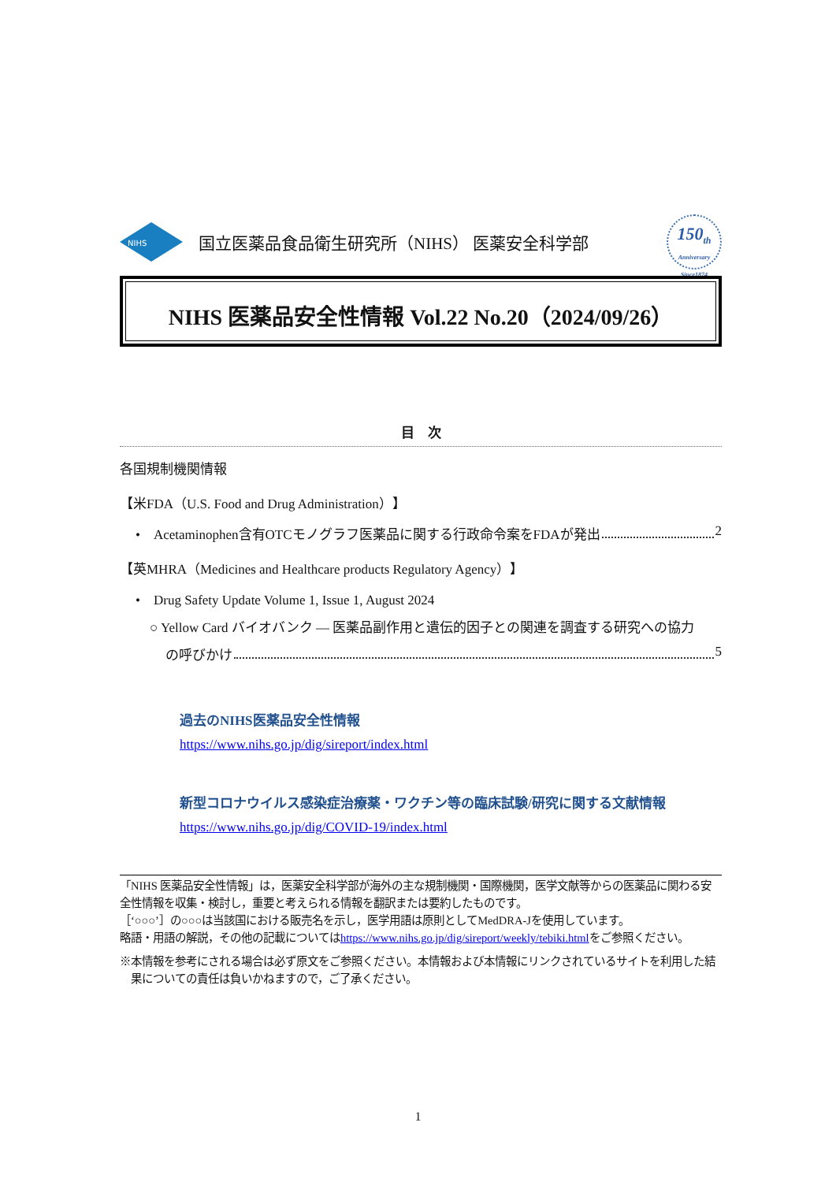NIHS
国立医薬品食品衛生研究所（NIHS） 医薬安全科学部
150<sub>th</sub>
Anniversary Since1874
NIHS 医薬品安全性情報 Vol.22 No.20（2024/09/26）
目　次
各国規制機関情報
【米FDA（U.S. Food and Drug Administration）】
•　Acetaminophen含有OTCモノグラフ医薬品に関する行政命令案をFDAが発出 2
【英MHRA（Medicines and Healthcare products Regulatory Agency）】
•　Drug Safety Update Volume 1, Issue 1, August 2024
○ Yellow Card バイオバンク ― 医薬品副作用と遺伝的因子との関連を調査する研究への協力
の呼びかけ 5
過去のNIHS医薬品安全性情報
https://www.nihs.go.jp/dig/sireport/index.html
新型コロナウイルス感染症治療薬・ワクチン等の臨床試験/研究に関する文献情報
https://www.nihs.go.jp/dig/COVID-19/index.html
「NIHS 医薬品安全性情報」は，医薬安全科学部が海外の主な規制機関・国際機関，医学文献等からの医薬品に関わる安全性情報を収集・検討し，重要と考えられる情報を翻訳または要約したものです。
［‘○○○’］の○○○は当該国における販売名を示し，医学用語は原則としてMedDRA-Jを使用しています。
略語・用語の解説，その他の記載についてはhttps://www.nihs.go.jp/dig/sireport/weekly/tebiki.htmlをご参照ください。
※本情報を参考にされる場合は必ず原文をご参照ください。本情報および本情報にリンクされているサイトを利用した結果についての責任は負いかねますので，ご了承ください。
1